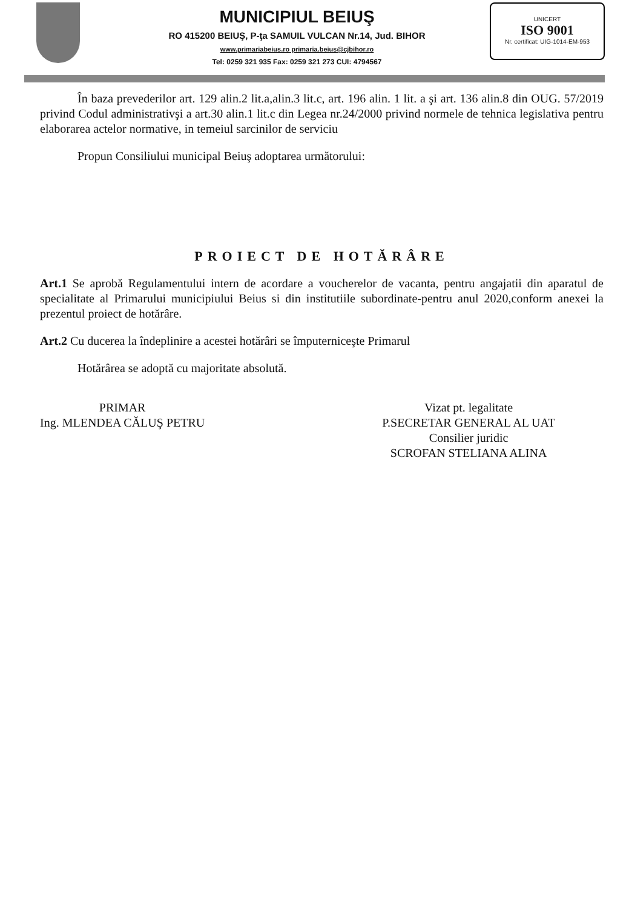MUNICIPIUL BEIUŞ
RO 415200 BEIUŞ, P-ţa SAMUIL VULCAN Nr.14, Jud. BIHOR
www.primariabeius.ro primaria.beius@cjbihor.ro
Tel: 0259 321 935 Fax: 0259 321 273 CUI: 4794567
UNICERT
ISO 9001
Nr. certificat: UIG-1014-EM-953
În baza prevederilor art. 129 alin.2 lit.a,alin.3 lit.c, art. 196 alin. 1 lit. a şi art. 136 alin.8 din OUG. 57/2019 privind Codul administrativşi a art.30 alin.1 lit.c din Legea nr.24/2000 privind normele de tehnica legislativa pentru elaborarea actelor normative, in temeiul sarcinilor de serviciu
Propun Consiliului municipal Beiuş adoptarea următorului:
PROIECT DE HOTĂRÂRE
Art.1 Se aprobă Regulamentului intern de acordare a voucherelor de vacanta, pentru angajatii din aparatul de specialitate al Primarului municipiului Beius si din institutiile subordinate-pentru anul 2020,conform anexei la prezentul proiect de hotărâre.
Art.2 Cu ducerea la îndeplinire a acestei hotărâri se împuterniceşte Primarul
Hotărârea se adoptă cu majoritate absolută.
PRIMAR
Ing. MLENDEA CĂLUŞ PETRU
Vizat pt. legalitate
P.SECRETAR GENERAL AL UAT
Consilier juridic
SCROFAN STELIANA ALINA